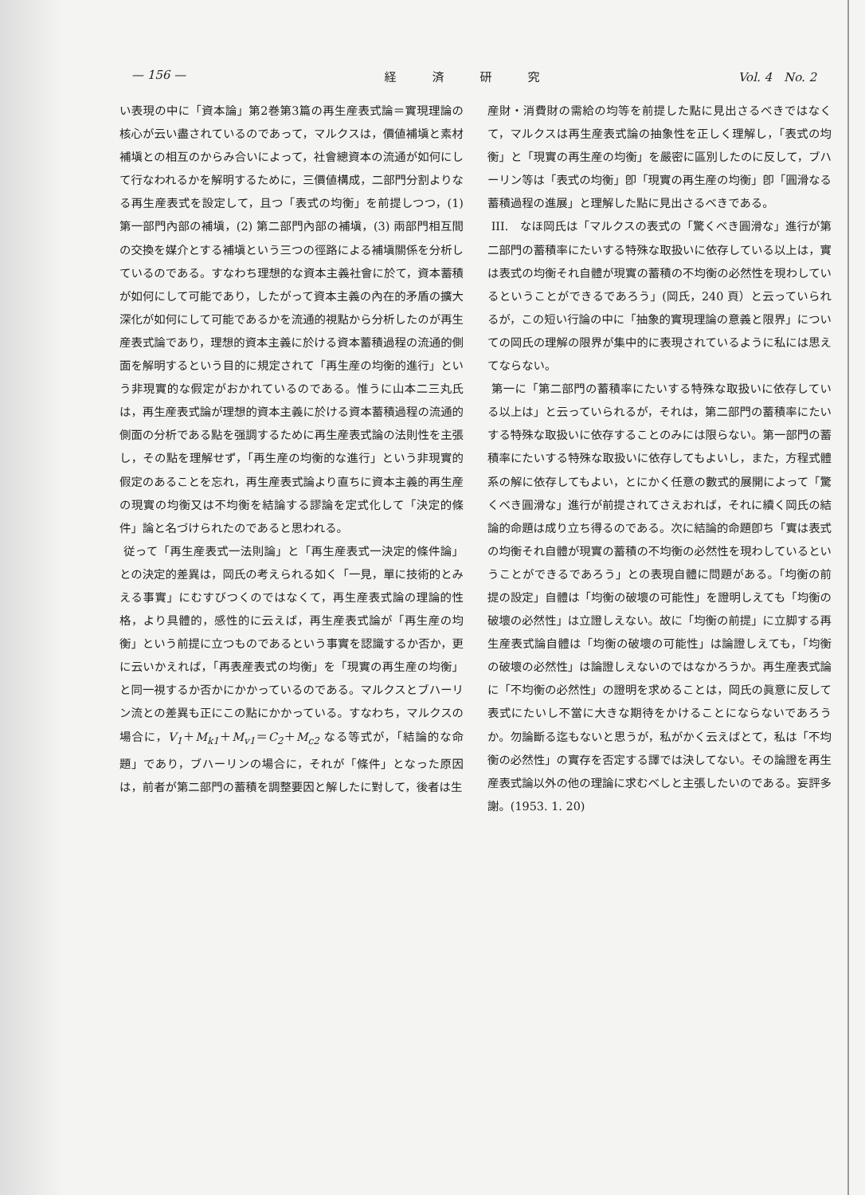— 156 — 経　　　済　　　研　　　究 Vol. 4　No. 2
い表現の中に「資本論」第2巻第3篇の再生産表式論＝實現理論の核心が云い盡されているのであって，マルクスは，價値補塡と素材補塡との相互のからみ合いによって，社會總資本の流通が如何にして行なわれるかを解明するために，三價値構成，二部門分割よりなる再生産表式を設定して，且つ「表式の均衡」を前提しつつ，(1) 第一部門內部の補塡，(2) 第二部門內部の補塡，(3) 兩部門相互間の交換を媒介とする補塡という三つの徑路による補塡關係を分析しているのである。すなわち理想的な資本主義社會に於て，資本蓄積が如何にして可能であり，したがって資本主義の內在的矛盾の擴大深化が如何にして可能であるかを流通的視點から分析したのが再生産表式論であり，理想的資本主義に於ける資本蓄積過程の流通的側面を解明するという目的に規定されて「再生産の均衡的進行」という非現實的な假定がおかれているのである。惟うに山本二三丸氏は，再生産表式論が理想的資本主義に於ける資本蓄積過程の流通的側面の分析である點を强調するために再生産表式論の法則性を主張し，その點を理解せず，「再生産の均衡的な進行」という非現實的假定のあることを忘れ，再生産表式論より直ちに資本主義的再生産の現實の均衡又は不均衡を結論する謬論を定式化して「決定的條件」論と名づけられたのであると思われる。
従って「再生産表式一法則論」と「再生産表式一決定的條件論」との決定的差異は，岡氏の考えられる如く「一見，單に技術的とみえる事實」にむすびつくのではなくて，再生産表式論の理論的性格，より具體的，感性的に云えば，再生産表式論が「再生産の均衡」という前提に立つものであるという事實を認識するか否か，更に云いかえれば，「再表産表式の均衡」を「現實の再生産の均衡」と同一視するか否かにかかっているのである。マルクスとブハーリン流との差異も正にこの點にかかっている。すなわち，マルクスの場合に，V<sub>1</sub>＋M<sub>k1</sub>＋M<sub>v1</sub>＝C<sub>2</sub>＋M<sub>c2</sub> なる等式が，「結論的な命題」であり，ブハーリンの場合に，それが「條件」となった原因は，前者が第二部門の蓄積を調整要因と解したに對して，後者は生
産財・消費財の需給の均等を前提した點に見出さるべきではなくて，マルクスは再生産表式論の抽象性を正しく理解し，「表式の均衡」と「現實の再生産の均衡」を嚴密に區別したのに反して，ブハーリン等は「表式の均衡」卽「現實の再生産の均衡」卽「圓滑なる蓄積過程の進展」と理解した點に見出さるべきである。
III.　なほ岡氏は「マルクスの表式の「驚くべき圓滑な」進行が第二部門の蓄積率にたいする特殊な取扱いに依存している以上は，實は表式の均衡それ自體が現實の蓄積の不均衡の必然性を現わしているということができるであろう」(岡氏，240 頁）と云っていられるが，この短い行論の中に「抽象的實現理論の意義と限界」についての岡氏の理解の限界が集中的に表現されているように私には思えてならない。
第一に「第二部門の蓄積率にたいする特殊な取扱いに依存している以上は」と云っていられるが，それは，第二部門の蓄積率にたいする特殊な取扱いに依存することのみには限らない。第一部門の蓄積率にたいする特殊な取扱いに依存してもよいし，また，方程式體系の解に依存してもよい，とにかく任意の數式的展開によって「驚くべき圓滑な」進行が前提されてさえおれば，それに續く岡氏の結論的命題は成り立ち得るのである。次に結論的命題卽ち「實は表式の均衡それ自體が現實の蓄積の不均衡の必然性を現わしているということができるであろう」との表現自體に問題がある。「均衡の前提の設定」自體は「均衡の破壞の可能性」を證明しえても「均衡の破壞の必然性」は立證しえない。故に「均衡の前提」に立脚する再生産表式論自體は「均衡の破壞の可能性」は論證しえても，「均衡の破壞の必然性」は論證しえないのではなかろうか。再生産表式論に「不均衡の必然性」の證明を求めることは，岡氏の眞意に反して表式にたいし不當に大きな期待をかけることにならないであろうか。勿論斷る迄もないと思うが，私がかく云えばとて，私は「不均衡の必然性」の實存を否定する譯では決してない。その論證を再生産表式論以外の他の理論に求むべしと主張したいのである。妄評多謝。(1953. 1. 20)